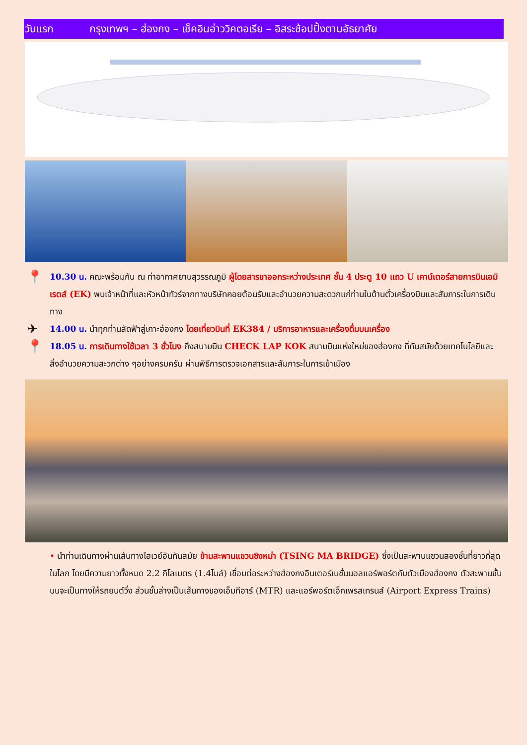วันแรก กรุงเทพฯ – ฮ่องกง – เช็คอินอ่าววิคตอเรีย – อิสระช้อปปิ้งตามอัธยาศัย
📍 10.30 น. คณะพร้อมกัน ณ ท่าอากาศยานสุวรรณภูมิ ผู้โดยสารขาออกระหว่างประเทศ ชั้น 4 ประตู 10 แถว U เคาน์เตอร์สายการบินเอมิเรตส์ (EK) พบเจ้าหน้าที่และหัวหน้าทัวร์จากทางบริษัทคอยต้อนรับและอำนวยความสะดวกแก่ท่านในด้านตั๋วเครื่องบินและสัมภาระในการเดินทาง
✈ 14.00 น. นำทุกท่านลัดฟ้าสู่เกาะฮ่องกง โดยเที่ยวบินที่ EK384 / บริการอาหารและเครื่องดื่มบนเครื่อง
📍 18.05 น. การเดินทางใช้เวลา 3 ชั่วโมง ถึงสนามบิน CHECK LAP KOK สนามบินแห่งใหม่ของฮ่องกง ที่ทันสมัยด้วยเทคโนโลยีและสิ่งอำนวยความสะวกต่าง ๆอย่างครบครัน ผ่านพิธีการตรวจเอกสารและสัมภาระในการเข้าเมือง
• นำท่านเดินทางผ่านเส้นทางไฮเวย์อันทันสมัย ข้ามสะพานแขวนซิงหม่า (TSING MA BRIDGE) ซึ่งเป็นสะพานแขวนสองชั้นที่ยาวที่สุดในโลก โดยมีความยาวทั้งหมด 2.2 กิโลเมตร (1.4ไมล์) เชื่อมต่อระหว่างฮ่องกงอินเตอร์เนชั่นนอลแอร์พอร์ตกับตัวเมืองฮ่องกง ตัวสะพานชั้นบนจะเป็นทางให้รถยนต์วิ่ง ส่วนชั้นล่างเป็นเส้นทางของเอ็มทีอาร์ (MTR) และแอร์พอร์ตเอ็กเพรสเทรนส์ (Airport Express Trains)